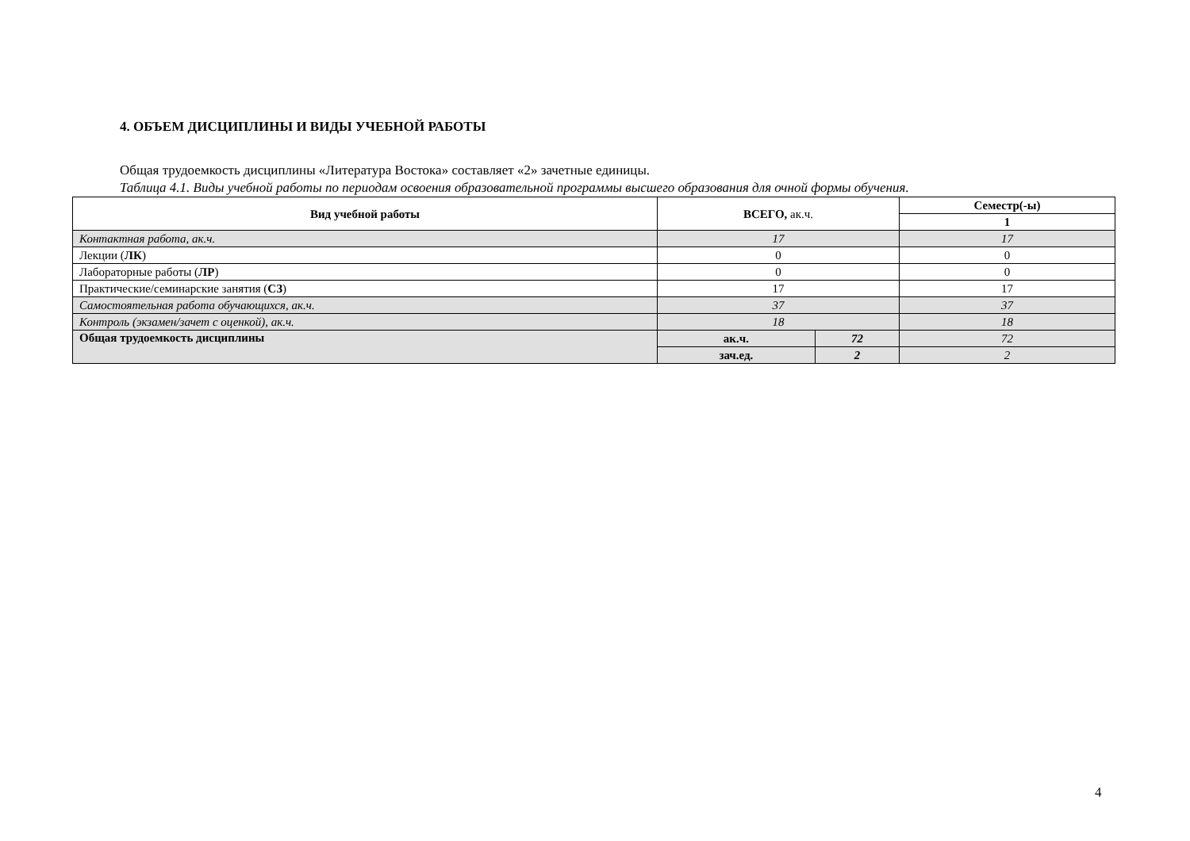4. ОБЪЕМ ДИСЦИПЛИНЫ И ВИДЫ УЧЕБНОЙ РАБОТЫ
Общая трудоемкость дисциплины «Литература Востока» составляет «2» зачетные единицы.
Таблица 4.1. Виды учебной работы по периодам освоения образовательной программы высшего образования для очной формы обучения.
| Вид учебной работы | ВСЕГО, ак.ч. | | Семестр(-ы) |
| --- | --- | --- | --- |
| | | | 1 |
| Контактная работа, ак.ч. | 17 | | 17 |
| Лекции ( ЛК ) | 0 | | 0 |
| Лабораторные работы ( ЛР ) | 0 | | 0 |
| Практические/семинарские занятия ( СЗ ) | 17 | | 17 |
| Самостоятельная работа обучающихся, ак.ч. | 37 | | 37 |
| Контроль (экзамен/зачет с оценкой), ак.ч. | 18 | | 18 |
| Общая трудоемкость дисциплины | ак.ч. | 72 | 72 |
| | зач.ед. | 2 | 2 |
4